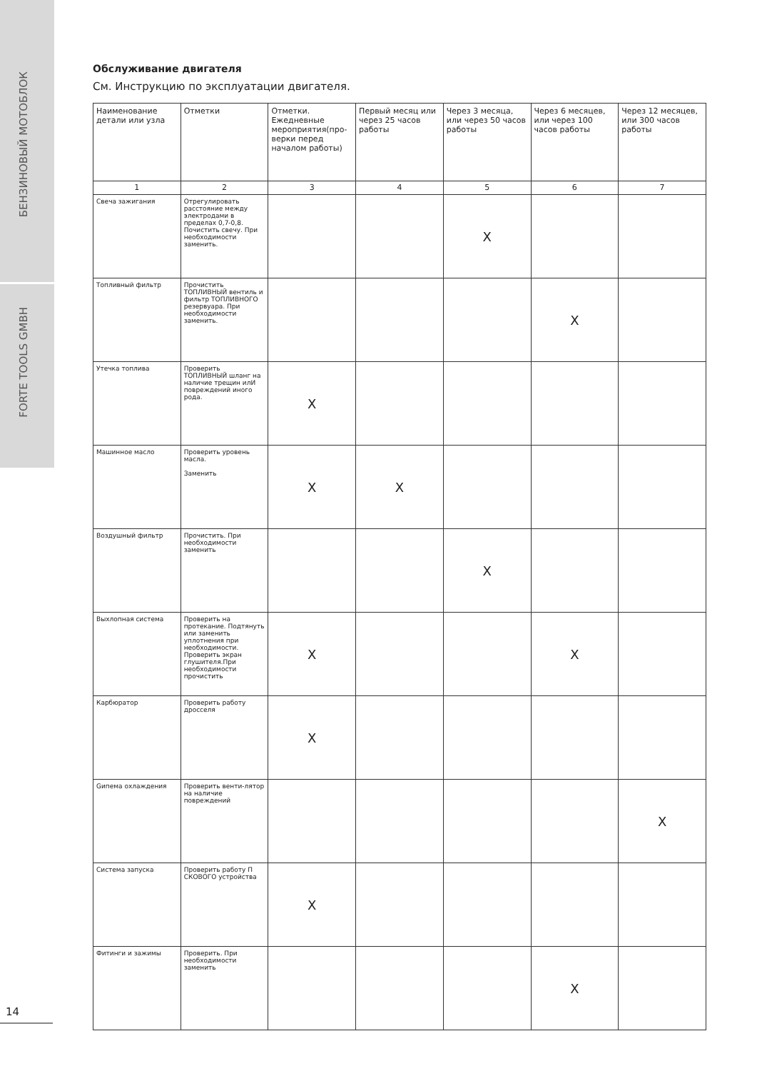БЕНЗИНОВЫЙ МОТОБЛОК
FORTE TOOLS GMBH
Обслуживание двигателя
См. Инструкцию по эксплуатации двигателя.
| Наименование детали или узла | Отметки | Отметки. Ежедневные мероприятия(про-верки перед началом работы) | Первый месяц или через 25 часов работы | Через 3 месяца, или через 50 часов работы | Через 6 месяцев, или через 100 часов работы | Через 12 месяцев, или 300 часов работы |
| --- | --- | --- | --- | --- | --- | --- |
| 1 | 2 | 3 | 4 | 5 | 6 | 7 |
| Свеча зажигания | Отрегулировать расстояние между электродами в пределах 0,7-0,8. Почистить свечу. При необходимости заменить. | | | X | | |
| Топливный фильтр | Прочистить ТОПЛИВНЫЙ вентиль и фильтр ТОПЛИВНОГО резервуара. При необходимости заменить. | | | | X | |
| Утечка топлива | Проверить ТОПЛИВНЫЙ шланг на наличие трещин илИ повреждений иного рода. | X | | | | |
| Машинное масло | Проверить уровень масла. Заменить | X | X | | | |
| Воздушный фильтр | Прочистить. При необходимости заменить | | | X | | |
| Выхлопная система | Проверить на протекание. Подтянуть или заменить уплотнения при необходимости. Проверить экран глушителя.При необходимости прочистить | X | | | X | |
| Карбюратор | Проверить работу дросселя | X | | | | |
| Gипема охлаждения | Проверить венти-лятор на наличие повреждений | | | | | X |
| Система запуска | Проверить работу П СКОВОГО устройства | X | | | | |
| Фитинги и зажимы | Проверить. При необходимости заменить | | | | X | |
14